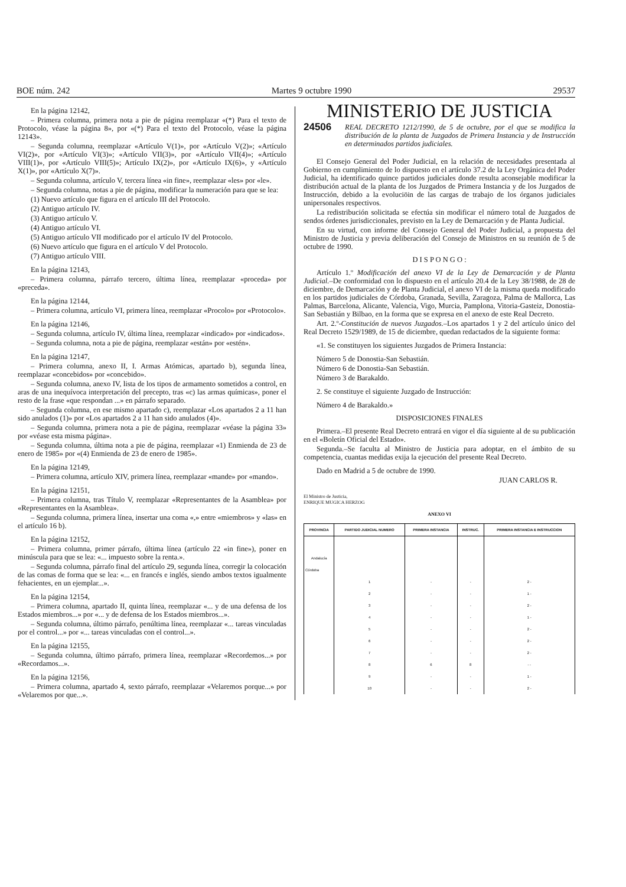BOE núm. 242 Martes 9 octubre 1990 29537
En la página 12142,
– Primera columna, primera nota a pie de página reemplazar «(*) Para el texto de Protocolo, véase la página 8», por «(*) Para el texto del Protocolo, véase la página 12143».
– Segunda columna, reemplazar «Artículo V(1)», por «Artículo V(2)»; «Artículo VI(2)», por «Artículo VI(3)»; «Artículo VII(3)», por «Artículo VII(4)»; «Artículo VIII(1)», por «Artículo VIII(5)»; Artículo IX(2)», por «Artículo IX(6)», y «Artículo X(1)», por «Artículo X(7)».
– Segunda columna, artículo V, tercera línea «in fine», reemplazar «les» por «le».
– Segunda columna, notas a pie de página, modificar la numeración para que se lea:
(1) Nuevo artículo que figura en el artículo III del Protocolo.
(2) Antiguo artículo IV.
(3) Antiguo artículo V.
(4) Antiguo artículo VI.
(5) Antiguo artículo VII modificado por el artículo IV del Protocolo.
(6) Nuevo artículo que figura en el artículo V del Protocolo.
(7) Antiguo artículo VIII.
En la página 12143,
– Primera columna, párrafo tercero, última línea, reemplazar «proceda» por «preceda».
En la página 12144,
– Primera columna, artículo VI, primera línea, reemplazar «Procolo» por «Protocolo».
En la página 12146,
– Segunda columna, artículo IV, última línea, reemplazar «indicado» por «indicados».
– Segunda columna, nota a pie de página, reemplazar «están» por «estén».
En la página 12147,
– Primera columna, anexo II, I. Armas Atómicas, apartado b), segunda línea, reemplazar «concebidos» por «concebido».
– Segunda columna, anexo IV, lista de los tipos de armamento sometidos a control, en aras de una inequívoca interpretación del precepto, tras «c) las armas químicas», poner el resto de la frase «que respondan ...» en párrafo separado.
– Segunda columna, en ese mismo apartado c), reemplazar «Los apartados 2 a 11 han sido anulados (1)» por «Los apartados 2 a 11 han sido anulados (4)».
– Segunda columna, primera nota a pie de página, reemplazar «véase la página 33» por «véase esta misma página».
– Segunda columna, última nota a pie de página, reemplazar «1) Enmienda de 23 de enero de 1985» por «(4) Enmienda de 23 de enero de 1985».
En la página 12149,
– Primera columna, artículo XIV, primera línea, reemplazar «mande» por «mando».
En la página 12151,
– Primera columna, tras Título V, reemplazar «Representantes de la Asamblea» por «Representantes en la Asamblea».
– Segunda columna, primera línea, insertar una coma «,» entre «miembros» y «las» en el artículo 16 b).
En la página 12152,
– Primera columna, primer párrafo, última línea (artículo 22 «in fine»), poner en minúscula para que se lea: «... impuesto sobre la renta.».
– Segunda columna, párrafo final del artículo 29, segunda línea, corregir la colocación de las comas de forma que se lea: «... en francés e inglés, siendo ambos textos igualmente fehacientes, en un ejemplar...».
En la página 12154,
– Primera columna, apartado II, quinta línea, reemplazar «... y de una defensa de los Estados miembros...» por «... y de defensa de los Estados miembros...».
– Segunda columna, último párrafo, penúltima línea, reemplazar «... tareas vinculadas por el control...» por «... tareas vinculadas con el control...».
En la página 12155,
– Segunda columna, último párrafo, primera línea, reemplazar «Recordemos...» por «Recordamos...».
En la página 12156,
– Primera columna, apartado 4, sexto párrafo, reemplazar «Velaremos porque...» por «Velaremos por que...».
MINISTERIO DE JUSTICIA
24506
REAL DECRETO 1212/1990, de 5 de octubre, por el que se modifica la distribución de la planta de Juzgados de Primera Instancia y de Instrucción en determinados partidos judiciales.
El Consejo General del Poder Judicial, en la relación de necesidades presentada al Gobierno en cumplimiento de lo dispuesto en el artículo 37.2 de la Ley Orgánica del Poder Judicial, ha identificado quince partidos judiciales donde resulta aconsejable modificar la distribución actual de la planta de los Juzgados de Primera Instancia y de los Juzgados de Instrucción, debido a la evoluciöin de las cargas de trabajo de los órganos judiciales unipersonales respectivos.
La redistribución solicitada se efectúa sin modificar el número total de Juzgados de sendos órdenes jurisdiccionales, previsto en la Ley de Demarcación y de Planta Judicial.
En su virtud, con informe del Consejo General del Poder Judicial, a propuesta del Ministro de Justicia y previa deliberación del Consejo de Ministros en su reunión de 5 de octubre de 1990.
D I S P O N G O :
Artículo 1.º Modificación del anexo VI de la Ley de Demarcación y de Planta Judicial.–De conformidad con lo dispuesto en el artículo 20.4 de la Ley 38/1988, de 28 de diciembre, de Demarcación y de Planta Judicial, el anexo VI de la misma queda modificado en los partidos judiciales de Córdoba, Granada, Sevilla, Zaragoza, Palma de Mallorca, Las Palmas, Barcelona, Alicante, Valencia, Vigo, Murcia, Pamplona, Vitoria-Gasteiz, Donostia-San Sebastián y Bilbao, en la forma que se expresa en el anexo de este Real Decreto.
Art. 2.º-Constitución de nuevos Juzgados.–Los apartados 1 y 2 del artículo único del Real Decreto 1529/1989, de 15 de diciembre, quedan redactados de la siguiente forma:
«1. Se constituyen los siguientes Juzgados de Primera Instancia:
Número 5 de Donostia-San Sebastián.
Número 6 de Donostia-San Sebastián.
Número 3 de Barakaldo.
2. Se constituye el siguiente Juzgado de Instrucción:
Número 4 de Barakaldo.»
DISPOSICIONES FINALES
Primera.–El presente Real Decreto entrará en vigor el día siguiente al de su publicación en el «Boletín Oficial del Estado».
Segunda.–Se faculta al Ministro de Justicia para adoptar, en el ámbito de su competencia, cuantas medidas exija la ejecución del presente Real Decreto.
Dado en Madrid a 5 de octubre de 1990.
JUAN CARLOS R.
El Ministro de Justicia,
ENRIQUE MUGICA HERZOG
ANEXO VI
| PROVINCIA | PARTIDO JUDICIAL NUMERO | PRIMERA INSTANCIA | INSTRUC. | PRIMERA INSTANCIA E INSTRUCCION |
| --- | --- | --- | --- | --- |
| Andalucía | | | | |
| Córdoba | | | | |
| | 1 | - | - | 2 - |
| | 2 | - | - | 1 - |
| | 3 | - | - | 2 - |
| | 4 | - | - | 1 - |
| | 5 | - | - | 2 - |
| | 6 | - | - | 2 - |
| | 7 | - | - | 2 - |
| | 8 | 6 | 8 | - - |
| | 9 | - | - | 1 - |
| | 10 | - | - | 2 - |